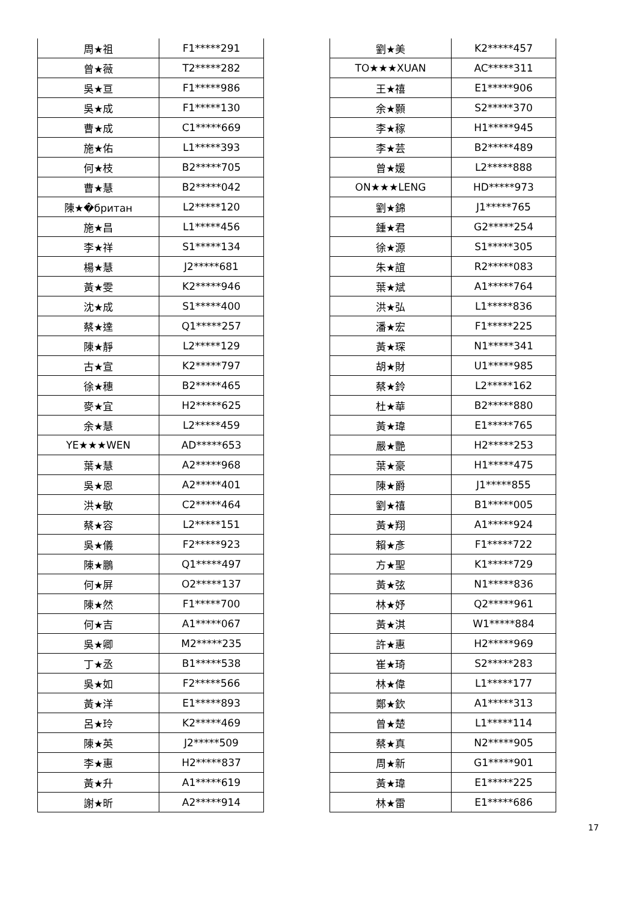| 周★祖 | F1*****291 |
| 曾★薇 | T2*****282 |
| 吳★亘 | F1*****986 |
| 吳★成 | F1*****130 |
| 曹★成 | C1*****669 |
| 施★佑 | L1*****393 |
| 何★枝 | B2*****705 |
| 曹★慧 | B2*****042 |
| 陳★�британ | L2*****120 |
| 施★昌 | L1*****456 |
| 李★祥 | S1*****134 |
| 楊★慧 | J2*****681 |
| 黃★雯 | K2*****946 |
| 沈★成 | S1*****400 |
| 蔡★達 | Q1*****257 |
| 陳★靜 | L2*****129 |
| 古★宣 | K2*****797 |
| 徐★穗 | B2*****465 |
| 麥★宜 | H2*****625 |
| 余★慧 | L2*****459 |
| YE★★★WEN | AD*****653 |
| 葉★慧 | A2*****968 |
| 吳★恩 | A2*****401 |
| 洪★敏 | C2*****464 |
| 蔡★容 | L2*****151 |
| 吳★儀 | F2*****923 |
| 陳★鵬 | Q1*****497 |
| 何★屏 | O2*****137 |
| 陳★然 | F1*****700 |
| 何★吉 | A1*****067 |
| 吳★卿 | M2*****235 |
| 丁★丞 | B1*****538 |
| 吳★如 | F2*****566 |
| 黃★洋 | E1*****893 |
| 呂★玲 | K2*****469 |
| 陳★英 | J2*****509 |
| 李★惠 | H2*****837 |
| 黃★升 | A1*****619 |
| 謝★昕 | A2*****914 |
| 劉★美 | K2*****457 |
| TO★★★XUAN | AC*****311 |
| 王★禧 | E1*****906 |
| 余★顥 | S2*****370 |
| 李★稼 | H1*****945 |
| 李★芸 | B2*****489 |
| 曾★媛 | L2*****888 |
| ON★★★LENG | HD*****973 |
| 劉★錦 | J1*****765 |
| 鍾★君 | G2*****254 |
| 徐★源 | S1*****305 |
| 朱★誼 | R2*****083 |
| 葉★斌 | A1*****764 |
| 洪★弘 | L1*****836 |
| 潘★宏 | F1*****225 |
| 黃★琛 | N1*****341 |
| 胡★財 | U1*****985 |
| 蔡★鈴 | L2*****162 |
| 杜★華 | B2*****880 |
| 黃★瑋 | E1*****765 |
| 嚴★艷 | H2*****253 |
| 葉★豪 | H1*****475 |
| 陳★爵 | J1*****855 |
| 劉★禧 | B1*****005 |
| 黃★翔 | A1*****924 |
| 賴★彥 | F1*****722 |
| 方★聖 | K1*****729 |
| 黃★弦 | N1*****836 |
| 林★妤 | Q2*****961 |
| 黃★淇 | W1*****884 |
| 許★惠 | H2*****969 |
| 崔★琦 | S2*****283 |
| 林★偉 | L1*****177 |
| 鄭★欽 | A1*****313 |
| 曾★楚 | L1*****114 |
| 蔡★真 | N2*****905 |
| 周★新 | G1*****901 |
| 黃★瑋 | E1*****225 |
| 林★雷 | E1*****686 |
17